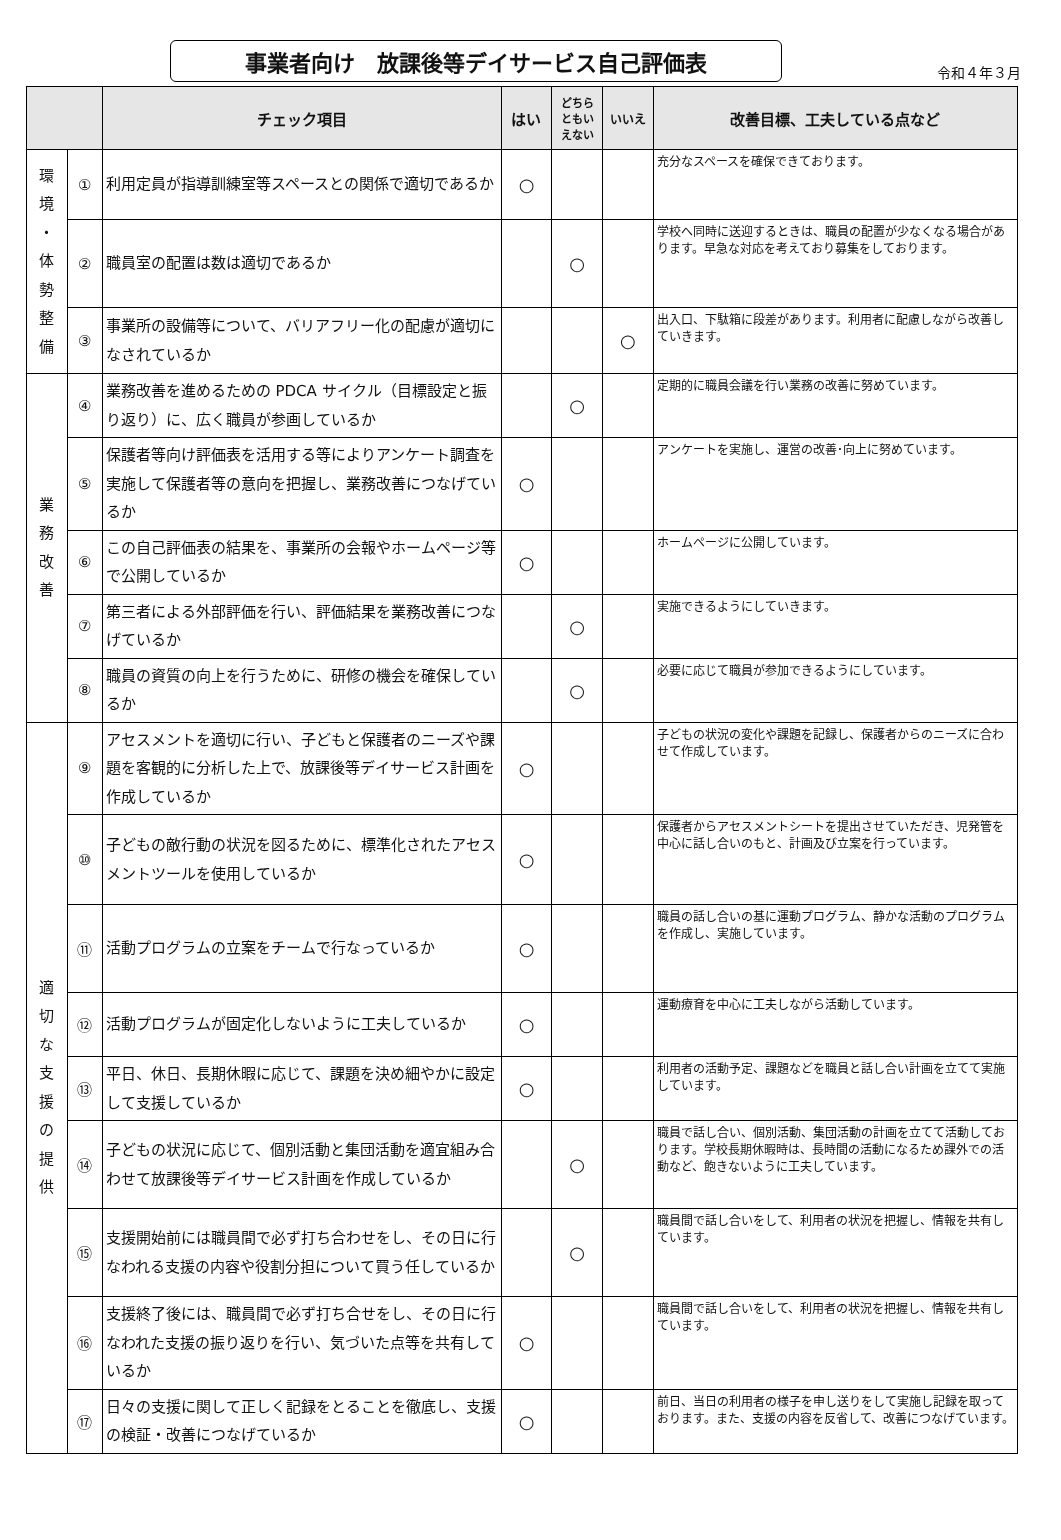事業者向け　放課後等デイサービス自己評価表
令和４年３月
| | | チェック項目 | はい | どちら ともい えない | いいえ | 改善目標、工夫している点など |
| --- | --- | --- | --- | --- | --- | --- |
| 環 境 ・ 体 勢 整 備 | ① | 利用定員が指導訓練室等スペースとの関係で適切であるか | ○ | | | 充分なスペースを確保できております。 |
| | ② | 職員室の配置は数は適切であるか | | ○ | | 学校へ同時に送迎するときは、職員の配置が少なくなる場合があります。早急な対応を考えており募集をしております。 |
| | ③ | 事業所の設備等について、バリアフリー化の配慮が適切になされているか | | | ○ | 出入口、下駄箱に段差があります。利用者に配慮しながら改善していきます。 |
| 業 務 改 善 | ④ | 業務改善を進めるための PDCA サイクル（目標設定と振り返り）に、広く職員が参画しているか | | ○ | | 定期的に職員会議を行い業務の改善に努めています。 |
| | ⑤ | 保護者等向け評価表を活用する等によりアンケート調査を実施して保護者等の意向を把握し、業務改善につなげているか | ○ | | | アンケートを実施し、運営の改善･向上に努めています。 |
| | ⑥ | この自己評価表の結果を、事業所の会報やホームページ等で公開しているか | ○ | | | ホームページに公開しています。 |
| | ⑦ | 第三者による外部評価を行い、評価結果を業務改善につなげているか | | ○ | | 実施できるようにしていきます。 |
| | ⑧ | 職員の資質の向上を行うために、研修の機会を確保しているか | | ○ | | 必要に応じて職員が参加できるようにしています。 |
| 適 切 な 支 援 の 提 供 | ⑨ | アセスメントを適切に行い、子どもと保護者のニーズや課題を客観的に分析した上で、放課後等デイサービス計画を作成しているか | ○ | | | 子どもの状況の変化や課題を記録し、保護者からのニーズに合わせて作成しています。 |
| | ⑩ | 子どもの敵行動の状況を図るために、標準化されたアセスメントツールを使用しているか | ○ | | | 保護者からアセスメントシートを提出させていただき、児発管を中心に話し合いのもと、計画及び立案を行っています。 |
| | ⑪ | 活動プログラムの立案をチームで行なっているか | ○ | | | 職員の話し合いの基に運動プログラム、静かな活動のプログラムを作成し、実施しています。 |
| | ⑫ | 活動プログラムが固定化しないように工夫しているか | ○ | | | 運動療育を中心に工夫しながら活動しています。 |
| | ⑬ | 平日、休日、長期休暇に応じて、課題を決め細やかに設定して支援しているか | ○ | | | 利用者の活動予定、課題などを職員と話し合い計画を立てて実施しています。 |
| | ⑭ | 子どもの状況に応じて、個別活動と集団活動を適宜組み合わせて放課後等デイサービス計画を作成しているか | | ○ | | 職員で話し合い、個別活動、集団活動の計画を立てて活動しております。学校長期休暇時は、長時間の活動になるため課外での活動など、飽きないように工夫しています。 |
| | ⑮ | 支援開始前には職員間で必ず打ち合わせをし、その日に行なわれる支援の内容や役割分担について買う任しているか | | ○ | | 職員間で話し合いをして、利用者の状況を把握し、情報を共有しています。 |
| | ⑯ | 支援終了後には、職員間で必ず打ち合せをし、その日に行なわれた支援の振り返りを行い、気づいた点等を共有しているか | ○ | | | 職員間で話し合いをして、利用者の状況を把握し、情報を共有しています。 |
| | ⑰ | 日々の支援に関して正しく記録をとることを徹底し、支援の検証・改善につなげているか | ○ | | | 前日、当日の利用者の様子を申し送りをして実施し記録を取っております。また、支援の内容を反省して、改善につなげています。 |